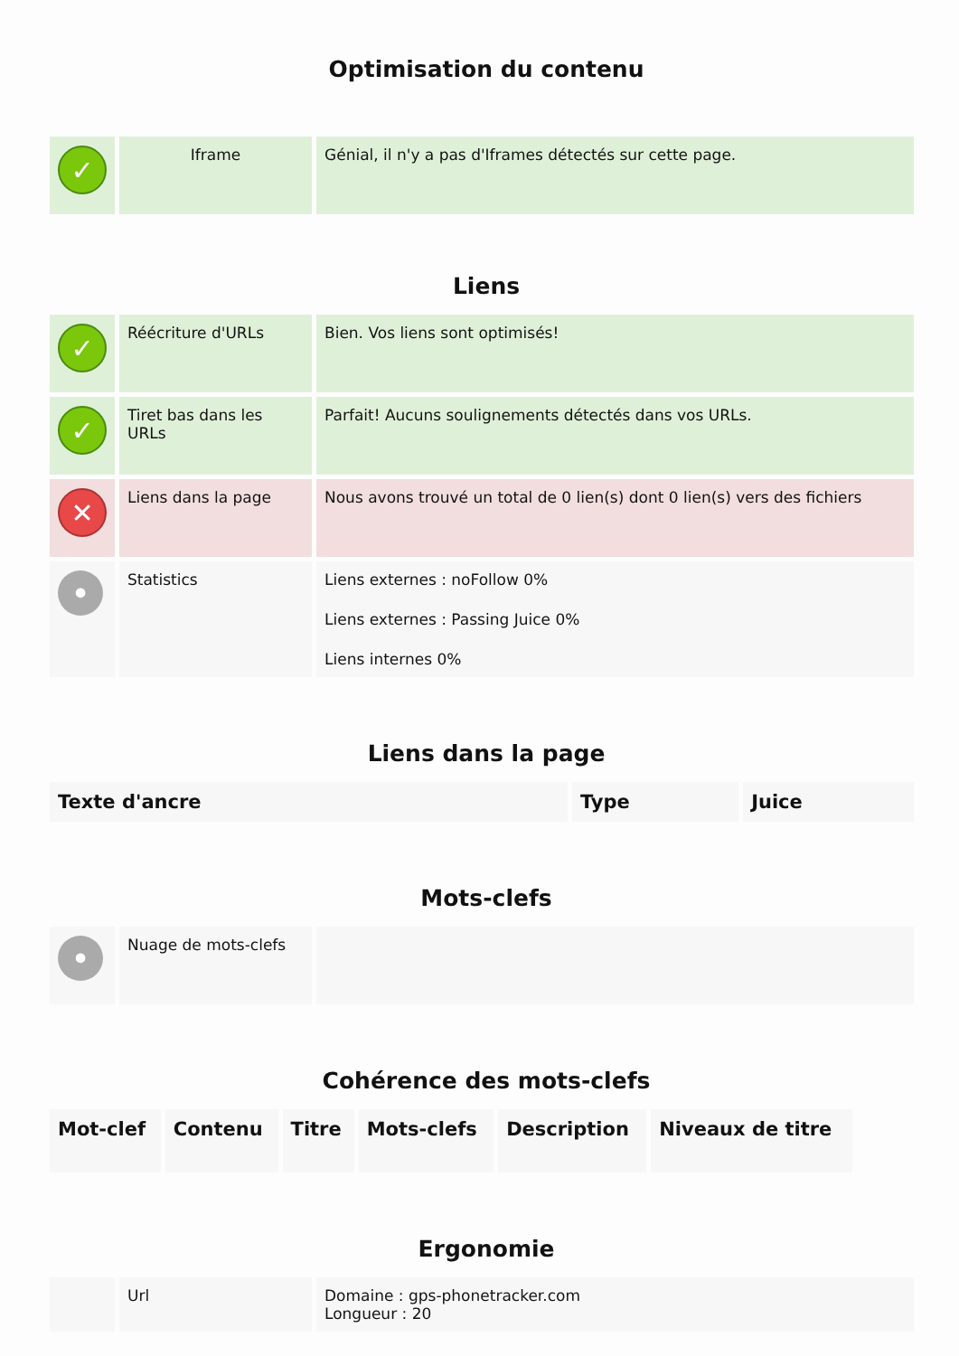Optimisation du contenu
| ✓ | Iframe | Génial, il n'y a pas d'Iframes détectés sur cette page. |
Liens
| ✓ | Réécriture d'URLs | Bien. Vos liens sont optimisés! |
| ✓ | Tiret bas dans les URLs | Parfait! Aucuns soulignements détectés dans vos URLs. |
| ✕ | Liens dans la page | Nous avons trouvé un total de 0 lien(s) dont 0 lien(s) vers des fichiers |
| • | Statistics | Liens externes : noFollow 0% Liens externes : Passing Juice 0% Liens internes 0% |
Liens dans la page
| Texte d'ancre | Type | Juice |
| --- | --- | --- |
Mots-clefs
| • | Nuage de mots-clefs | |
Cohérence des mots-clefs
| Mot-clef | Contenu | Titre | Mots-clefs | Description | Niveaux de titre |
| --- | --- | --- | --- | --- | --- |
Ergonomie
| | Url | Domaine : gps-phonetracker.com Longueur : 20 |